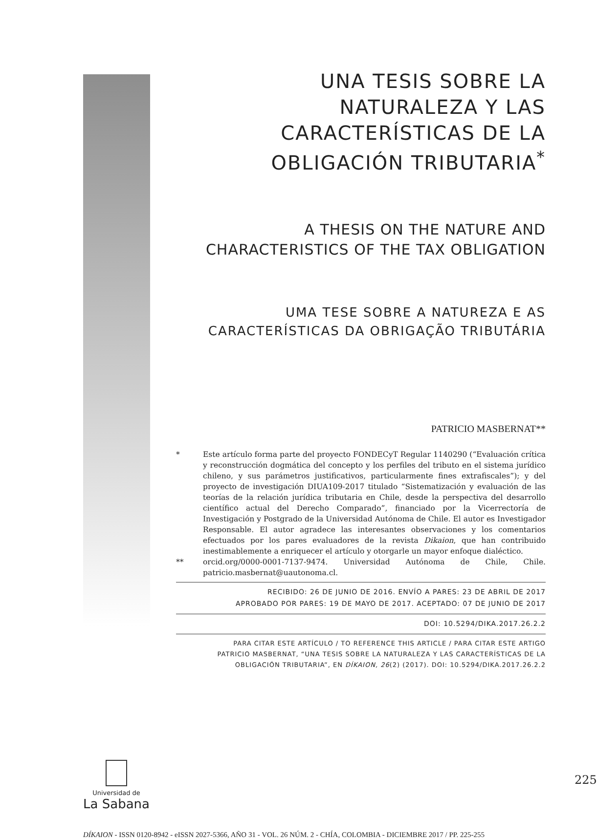UNA TESIS SOBRE LA NATURALEZA Y LAS CARACTERÍSTICAS DE LA OBLIGACIÓN TRIBUTARIA<sup>*</sup>
A THESIS ON THE NATURE AND CHARACTERISTICS OF THE TAX OBLIGATION
UMA TESE SOBRE A NATUREZA E AS CARACTERÍSTICAS DA OBRIGAÇÃO TRIBUTÁRIA
PATRICIO MASBERNAT**
* Este artículo forma parte del proyecto FONDECyT Regular 1140290 (“Evaluación crítica y reconstrucción dogmática del concepto y los perfiles del tributo en el sistema jurídico chileno, y sus parámetros justificativos, particularmente fines extrafiscales”); y del proyecto de investigación DIUA109-2017 titulado “Sistematización y evaluación de las teorías de la relación jurídica tributaria en Chile, desde la perspectiva del desarrollo científico actual del Derecho Comparado”, financiado por la Vicerrectoría de Investigación y Postgrado de la Universidad Autónoma de Chile. El autor es Investigador Responsable. El autor agradece las interesantes observaciones y los comentarios efectuados por los pares evaluadores de la revista Dikaion, que han contribuido inestimablemente a enriquecer el artículo y otorgarle un mayor enfoque dialéctico.
** orcid.org/0000-0001-7137-9474. Universidad Autónoma de Chile, Chile. patricio.masbernat@uautonoma.cl.
RECIBIDO: 26 DE JUNIO DE 2016. ENVÍO A PARES: 23 DE ABRIL DE 2017
APROBADO POR PARES: 19 DE MAYO DE 2017. ACEPTADO: 07 DE JUNIO DE 2017
DOI: 10.5294/DIKA.2017.26.2.2
PARA CITAR ESTE ARTÍCULO / TO REFERENCE THIS ARTICLE / PARA CITAR ESTE ARTIGO
PATRICIO MASBERNAT, “UNA TESIS SOBRE LA NATURALEZA Y LAS CARACTERÍSTICAS DE LA OBLIGACIÓN TRIBUTARIA”, EN DÍKAION, 26(2) (2017). DOI: 10.5294/DIKA.2017.26.2.2
Universidad de
La Sabana
225
DÍKAION - ISSN 0120-8942 - eISSN 2027-5366, AÑO 31 - VOL. 26 NÚM. 2 - CHÍA, COLOMBIA - DICIEMBRE 2017 / PP. 225-255